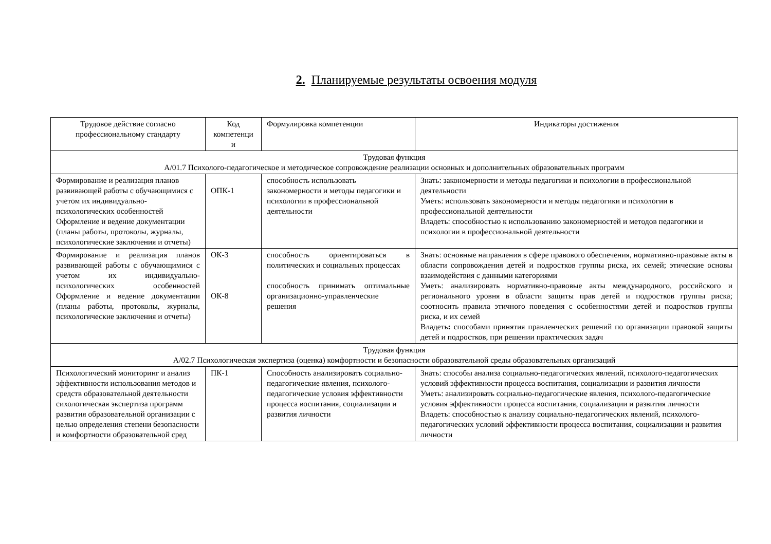2. Планируемые результаты освоения модуля
| Трудовое действие согласно профессиональному стандарту | Код компетенци и | Формулировка компетенции | Индикаторы достижения |
| --- | --- | --- | --- |
| Трудовая функция А/01.7 Психолого-педагогическое и методическое сопровождение реализации основных и дополнительных образовательных программ | | | |
| Формирование и реализация планов развивающей работы с обучающимися с учетом их индивидуально-психологических особенностей Оформление и ведение документации (планы работы, протоколы, журналы, психологические заключения и отчеты) | ОПК-1 | способность использовать закономерности и методы педагогики и психологии в профессиональной деятельности | Знать: закономерности и методы педагогики и психологии в профессиональной деятельности Уметь: использовать закономерности и методы педагогики и психологии в профессиональной деятельности Владеть: способностью к использованию закономерностей и методов педагогики и психологии в профессиональной деятельности |
| Формирование и реализация планов развивающей работы с обучающимися с учетом их индивидуально-психологических особенностей Оформление и ведение документации (планы работы, протоколы, журналы, психологические заключения и отчеты) | ОК-3 ОК-8 | способность ориентироваться в политических и социальных процессах способность принимать оптимальные организационно-управленческие решения | Знать: основные направления в сфере правового обеспечения, нормативно-правовые акты в области сопровождения детей и подростков группы риска, их семей; этические основы взаимодействия с данными категориями Уметь: анализировать нормативно-правовые акты международного, российского и регионального уровня в области защиты прав детей и подростков группы риска; соотносить правила этичного поведения с особенностями детей и подростков группы риска, и их семей Владеть : способами принятия правленческих решений по организации правовой защиты детей и подростков, при решении практических задач |
| Трудовая функция А/02.7 Психологическая экспертиза (оценка) комфортности и безопасности образовательной среды образовательных организаций | | | |
| Психологический мониторинг и анализ эффективности использования методов и средств образовательной деятельности сихологическая экспертиза программ развития образовательной организации с целью определения степени безопасности и комфортности образовательной сред | ПК-1 | Способность анализировать социально-педагогические явления, психолого-педагогические условия эффективности процесса воспитания, социализации и развития личности | Знать: способы анализа социально-педагогических явлений, психолого-педагогических условий эффективности процесса воспитания, социализации и развития личности Уметь: анализировать социально-педагогические явления, психолого-педагогические условия эффективности процесса воспитания, социализации и развития личности Владеть: способностью к анализу социально-педагогических явлений, психолого-педагогических условий эффективности процесса воспитания, социализации и развития личности |